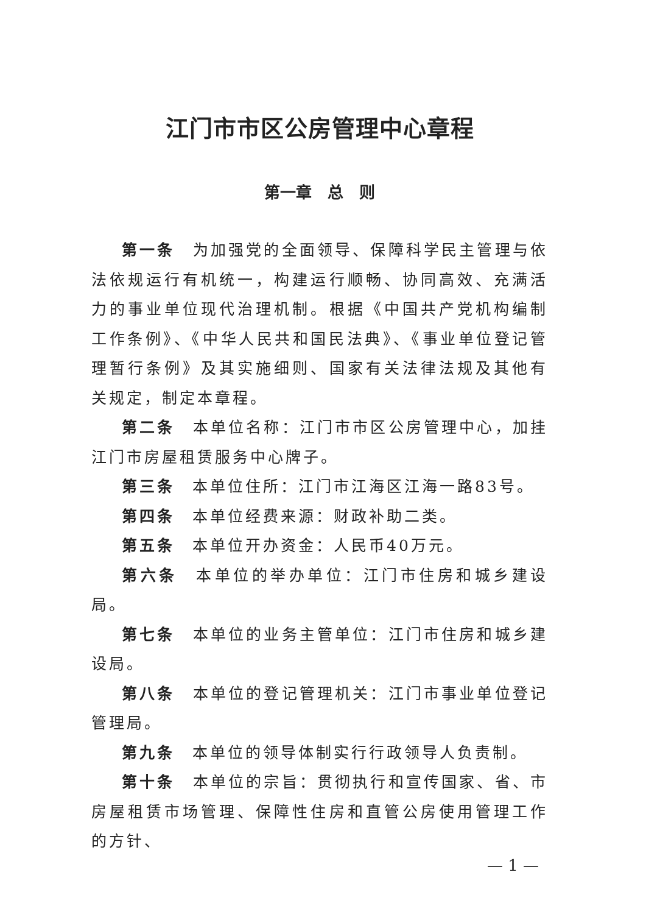江门市市区公房管理中心章程
第一章　总　则
第一条　为加强党的全面领导、保障科学民主管理与依法依规运行有机统一，构建运行顺畅、协同高效、充满活力的事业单位现代治理机制。根据《中国共产党机构编制工作条例》、《中华人民共和国民法典》、《事业单位登记管理暂行条例》及其实施细则、国家有关法律法规及其他有关规定，制定本章程。
第二条　本单位名称：江门市市区公房管理中心，加挂江门市房屋租赁服务中心牌子。
第三条　本单位住所：江门市江海区江海一路83号。
第四条　本单位经费来源：财政补助二类。
第五条　本单位开办资金：人民币40万元。
第六条　本单位的举办单位：江门市住房和城乡建设局。
第七条　本单位的业务主管单位：江门市住房和城乡建设局。
第八条　本单位的登记管理机关：江门市事业单位登记管理局。
第九条　本单位的领导体制实行行政领导人负责制。
第十条　本单位的宗旨：贯彻执行和宣传国家、省、市房屋租赁市场管理、保障性住房和直管公房使用管理工作的方针、
— 1 —